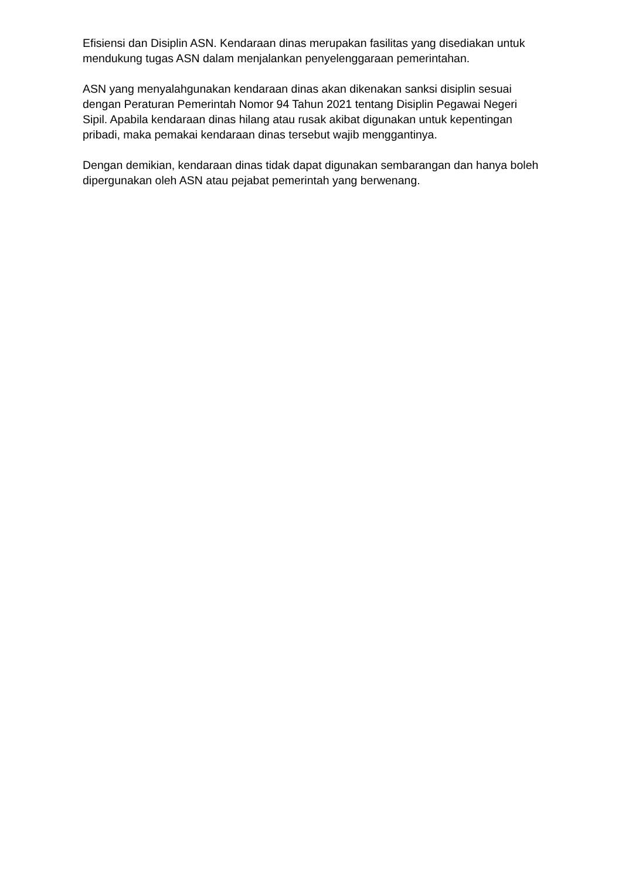Efisiensi dan Disiplin ASN. Kendaraan dinas merupakan fasilitas yang disediakan untuk mendukung tugas ASN dalam menjalankan penyelenggaraan pemerintahan.
ASN yang menyalahgunakan kendaraan dinas akan dikenakan sanksi disiplin sesuai dengan Peraturan Pemerintah Nomor 94 Tahun 2021 tentang Disiplin Pegawai Negeri Sipil. Apabila kendaraan dinas hilang atau rusak akibat digunakan untuk kepentingan pribadi, maka pemakai kendaraan dinas tersebut wajib menggantinya.
Dengan demikian, kendaraan dinas tidak dapat digunakan sembarangan dan hanya boleh dipergunakan oleh ASN atau pejabat pemerintah yang berwenang.